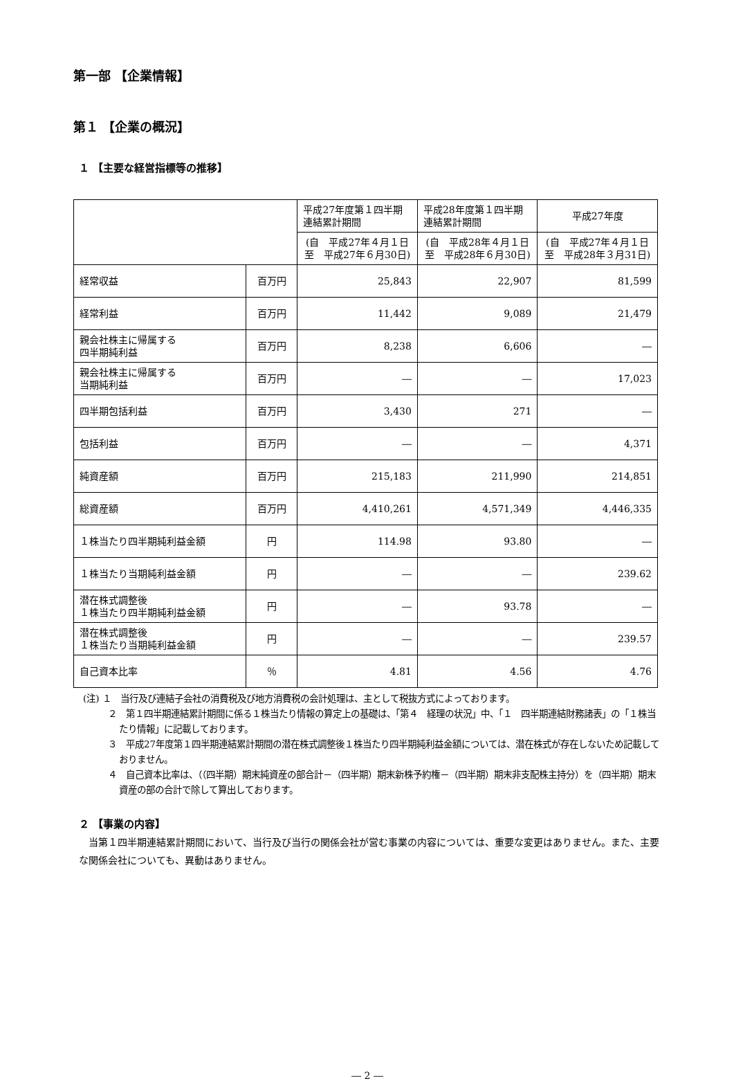第一部 【企業情報】
第１ 【企業の概況】
１ 【主要な経営指標等の推移】
| | | 平成27年度第１四半期 連結累計期間 | 平成28年度第１四半期 連結累計期間 | 平成27年度 |
| --- | --- | --- | --- | --- |
| | | (自 平成27年４月１日 至 平成27年６月30日) | (自 平成28年４月１日 至 平成28年６月30日) | (自 平成27年４月１日 至 平成28年３月31日) |
| 経常収益 | 百万円 | 25,843 | 22,907 | 81,599 |
| 経常利益 | 百万円 | 11,442 | 9,089 | 21,479 |
| 親会社株主に帰属する 四半期純利益 | 百万円 | 8,238 | 6,606 | ― |
| 親会社株主に帰属する 当期純利益 | 百万円 | ― | ― | 17,023 |
| 四半期包括利益 | 百万円 | 3,430 | 271 | ― |
| 包括利益 | 百万円 | ― | ― | 4,371 |
| 純資産額 | 百万円 | 215,183 | 211,990 | 214,851 |
| 総資産額 | 百万円 | 4,410,261 | 4,571,349 | 4,446,335 |
| １株当たり四半期純利益金額 | 円 | 114.98 | 93.80 | ― |
| １株当たり当期純利益金額 | 円 | ― | ― | 239.62 |
| 潜在株式調整後 １株当たり四半期純利益金額 | 円 | ― | 93.78 | ― |
| 潜在株式調整後 １株当たり当期純利益金額 | 円 | ― | ― | 239.57 |
| 自己資本比率 | ％ | 4.81 | 4.56 | 4.76 |
(注) １　当行及び連結子会社の消費税及び地方消費税の会計処理は、主として税抜方式によっております。
２　第１四半期連結累計期間に係る１株当たり情報の算定上の基礎は、「第４　経理の状況」中、「１　四半期連結財務諸表」の「１株当たり情報」に記載しております。
３　平成27年度第１四半期連結累計期間の潜在株式調整後１株当たり四半期純利益金額については、潜在株式が存在しないため記載しておりません。
４　自己資本比率は、（（四半期）期末純資産の部合計－（四半期）期末新株予約権－（四半期）期末非支配株主持分）を（四半期）期末資産の部の合計で除して算出しております。
２ 【事業の内容】
当第１四半期連結累計期間において、当行及び当行の関係会社が営む事業の内容については、重要な変更はありません。また、主要な関係会社についても、異動はありません。
― 2 ―